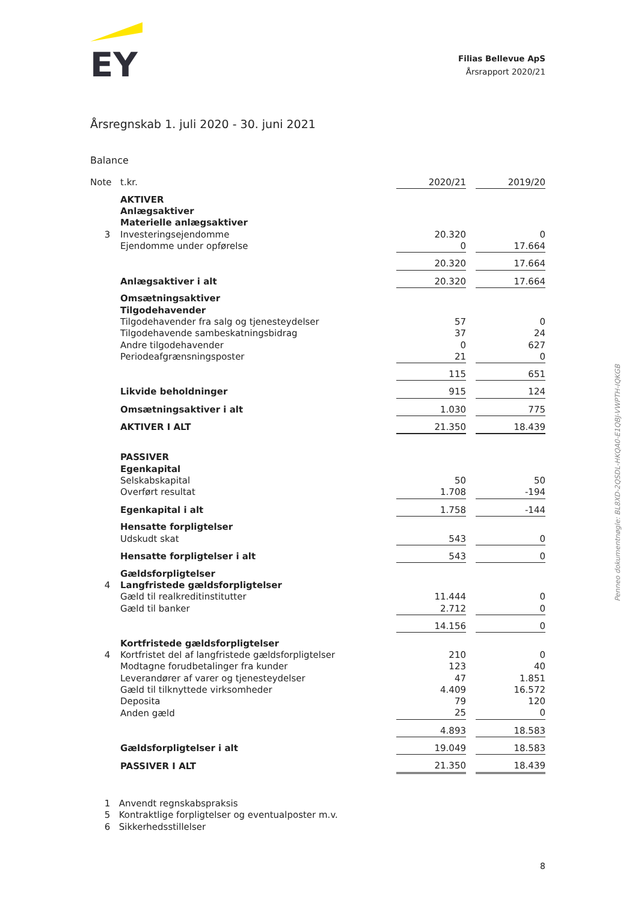EY
Filias Bellevue ApS
Årsrapport 2020/21
Årsregnskab 1. juli 2020 - 30. juni 2021
Balance
| Note | t.kr. | 2020/21 | | 2019/20 |
| | AKTIVER | | | |
| | Anlægsaktiver | | | |
| | Materielle anlægsaktiver | | | |
| 3 | Investeringsejendomme | 20.320 | | 0 |
| | Ejendomme under opførelse | 0 | | 17.664 |
| | | 20.320 | | 17.664 |
| | Anlægsaktiver i alt | 20.320 | | 17.664 |
| | Omsætningsaktiver | | | |
| | Tilgodehavender | | | |
| | Tilgodehavender fra salg og tjenesteydelser | 57 | | 0 |
| | Tilgodehavende sambeskatningsbidrag | 37 | | 24 |
| | Andre tilgodehavender | 0 | | 627 |
| | Periodeafgrænsningsposter | 21 | | 0 |
| | | 115 | | 651 |
| | Likvide beholdninger | 915 | | 124 |
| | Omsætningsaktiver i alt | 1.030 | | 775 |
| | AKTIVER I ALT | 21.350 | | 18.439 |
| | PASSIVER | | | |
| | Egenkapital | | | |
| | Selskabskapital | 50 | | 50 |
| | Overført resultat | 1.708 | | -194 |
| | Egenkapital i alt | 1.758 | | -144 |
| | Hensatte forpligtelser | | | |
| | Udskudt skat | 543 | | 0 |
| | Hensatte forpligtelser i alt | 543 | | 0 |
| | Gældsforpligtelser | | | |
| 4 | Langfristede gældsforpligtelser | | | |
| | Gæld til realkreditinstitutter | 11.444 | | 0 |
| | Gæld til banker | 2.712 | | 0 |
| | | 14.156 | | 0 |
| | Kortfristede gældsforpligtelser | | | |
| 4 | Kortfristet del af langfristede gældsforpligtelser | 210 | | 0 |
| | Modtagne forudbetalinger fra kunder | 123 | | 40 |
| | Leverandører af varer og tjenesteydelser | 47 | | 1.851 |
| | Gæld til tilknyttede virksomheder | 4.409 | | 16.572 |
| | Deposita | 79 | | 120 |
| | Anden gæld | 25 | | 0 |
| | | 4.893 | | 18.583 |
| | Gældsforpligtelser i alt | 19.049 | | 18.583 |
| | PASSIVER I ALT | 21.350 | | 18.439 |
1 Anvendt regnskabspraksis
5 Kontraktlige forpligtelser og eventualposter m.v.
6 Sikkerhedsstillelser
Penneo dokumentnøgle: BL8XD-2QSDL-HKQA0-E1QBJ-VWPTH-IQKGB
8